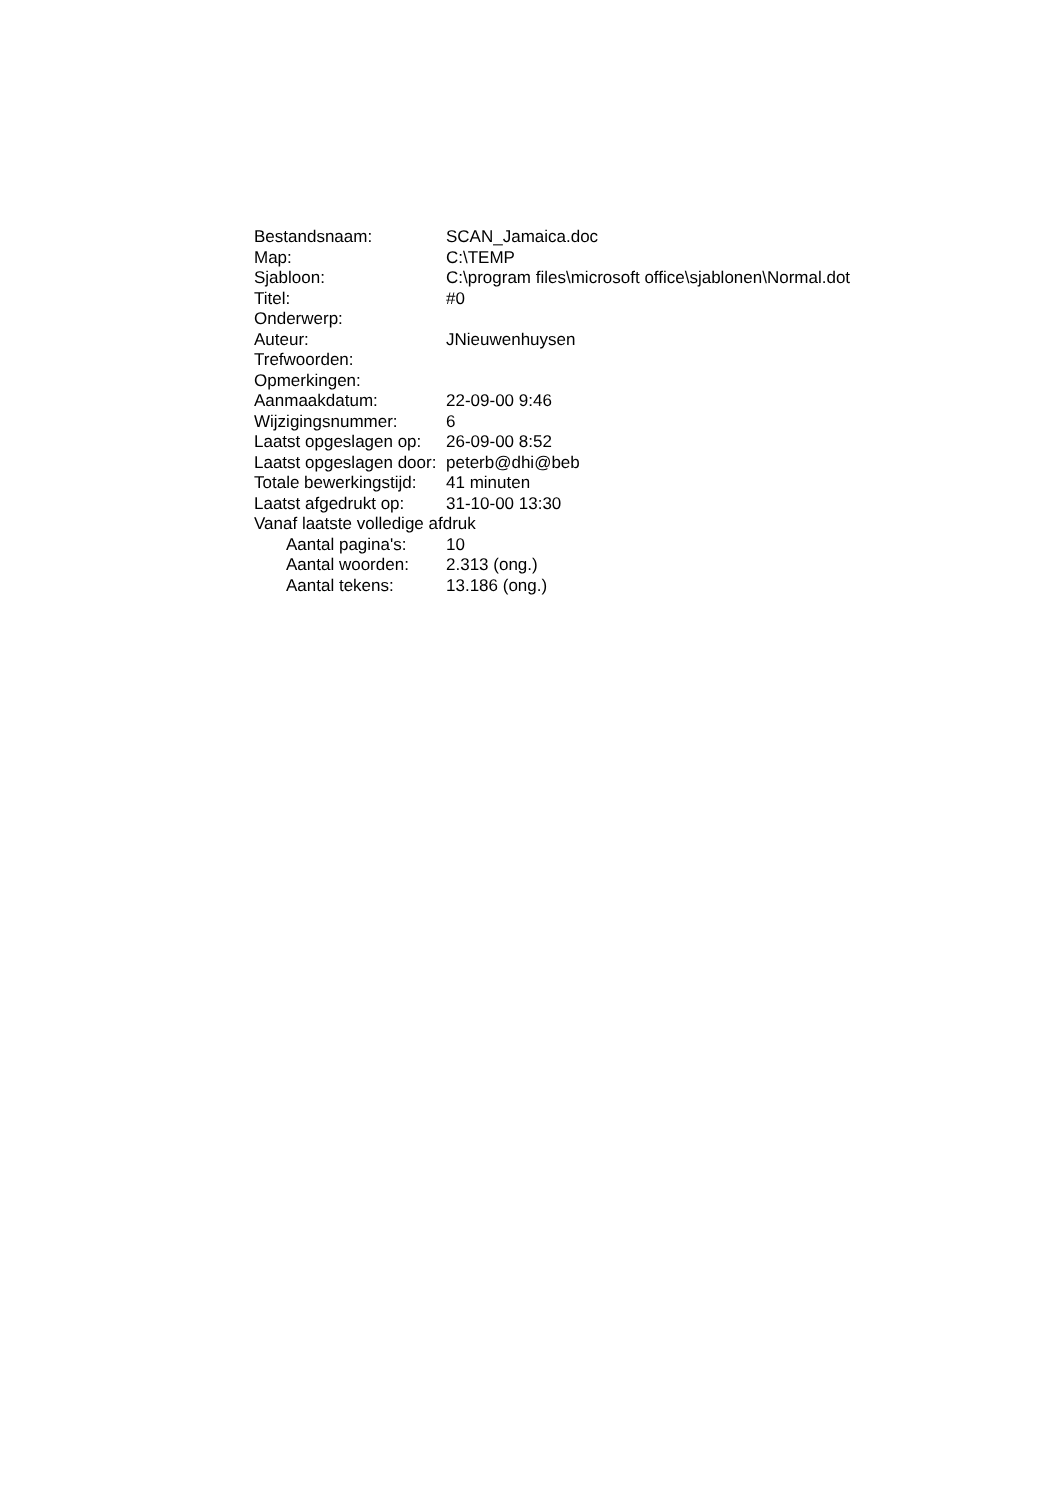Bestandsnaam: SCAN_Jamaica.doc
Map: C:\TEMP
Sjabloon: C:\program files\microsoft office\sjablonen\Normal.dot
Titel: #0
Onderwerp:
Auteur: JNieuwenhuysen
Trefwoorden:
Opmerkingen:
Aanmaakdatum: 22-09-00 9:46
Wijzigingsnummer: 6
Laatst opgeslagen op: 26-09-00 8:52
Laatst opgeslagen door: peterb@dhi@beb
Totale bewerkingstijd: 41 minuten
Laatst afgedrukt op: 31-10-00 13:30
Vanaf laatste volledige afdruk
Aantal pagina's: 10
Aantal woorden: 2.313 (ong.)
Aantal tekens: 13.186 (ong.)